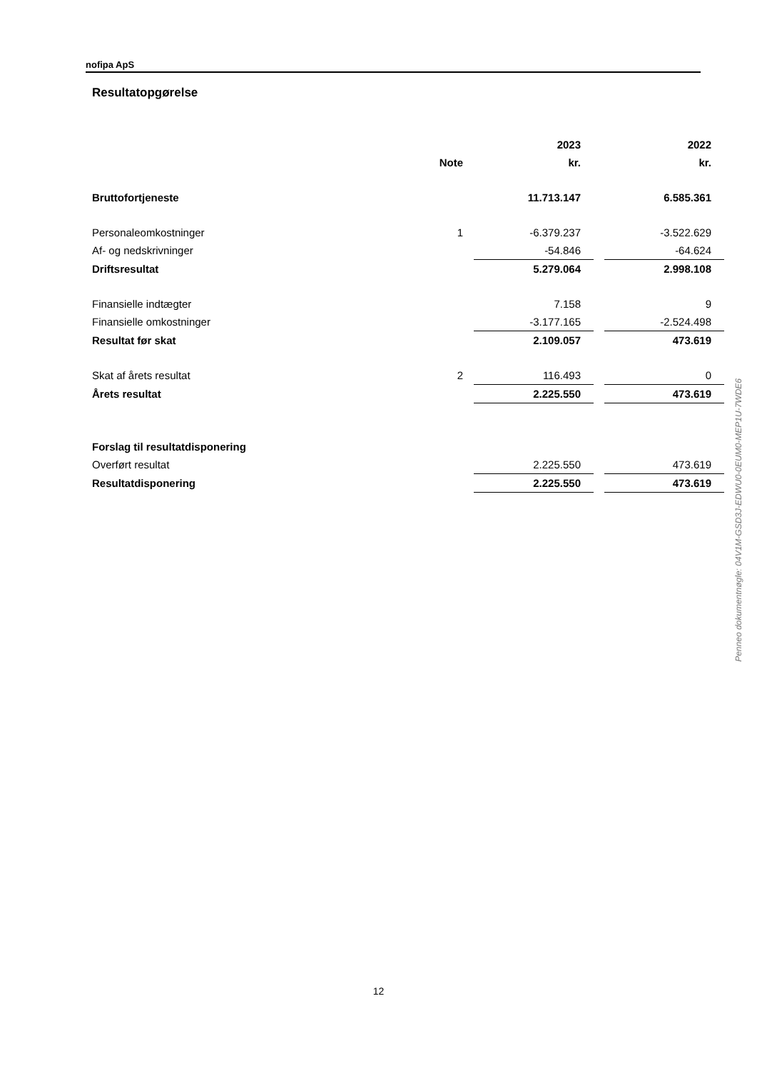nofipa ApS
Resultatopgørelse
| | | 2023 | | 2022 |
| --- | --- | --- | --- | --- |
| | Note | kr. | | kr. |
| Bruttofortjeneste | | 11.713.147 | | 6.585.361 |
| Personaleomkostninger | 1 | -6.379.237 | | -3.522.629 |
| Af- og nedskrivninger | | -54.846 | | -64.624 |
| Driftsresultat | | 5.279.064 | | 2.998.108 |
| Finansielle indtægter | | 7.158 | | 9 |
| Finansielle omkostninger | | -3.177.165 | | -2.524.498 |
| Resultat før skat | | 2.109.057 | | 473.619 |
| Skat af årets resultat | 2 | 116.493 | | 0 |
| Årets resultat | | 2.225.550 | | 473.619 |
| Forslag til resultatdisponering | | | | |
| Overført resultat | | 2.225.550 | | 473.619 |
| Resultatdisponering | | 2.225.550 | | 473.619 |
12
Penneo dokumentnøgle: 04V1M-GSD3J-EDWU0-0EUM0-MEP1U-7WDE6